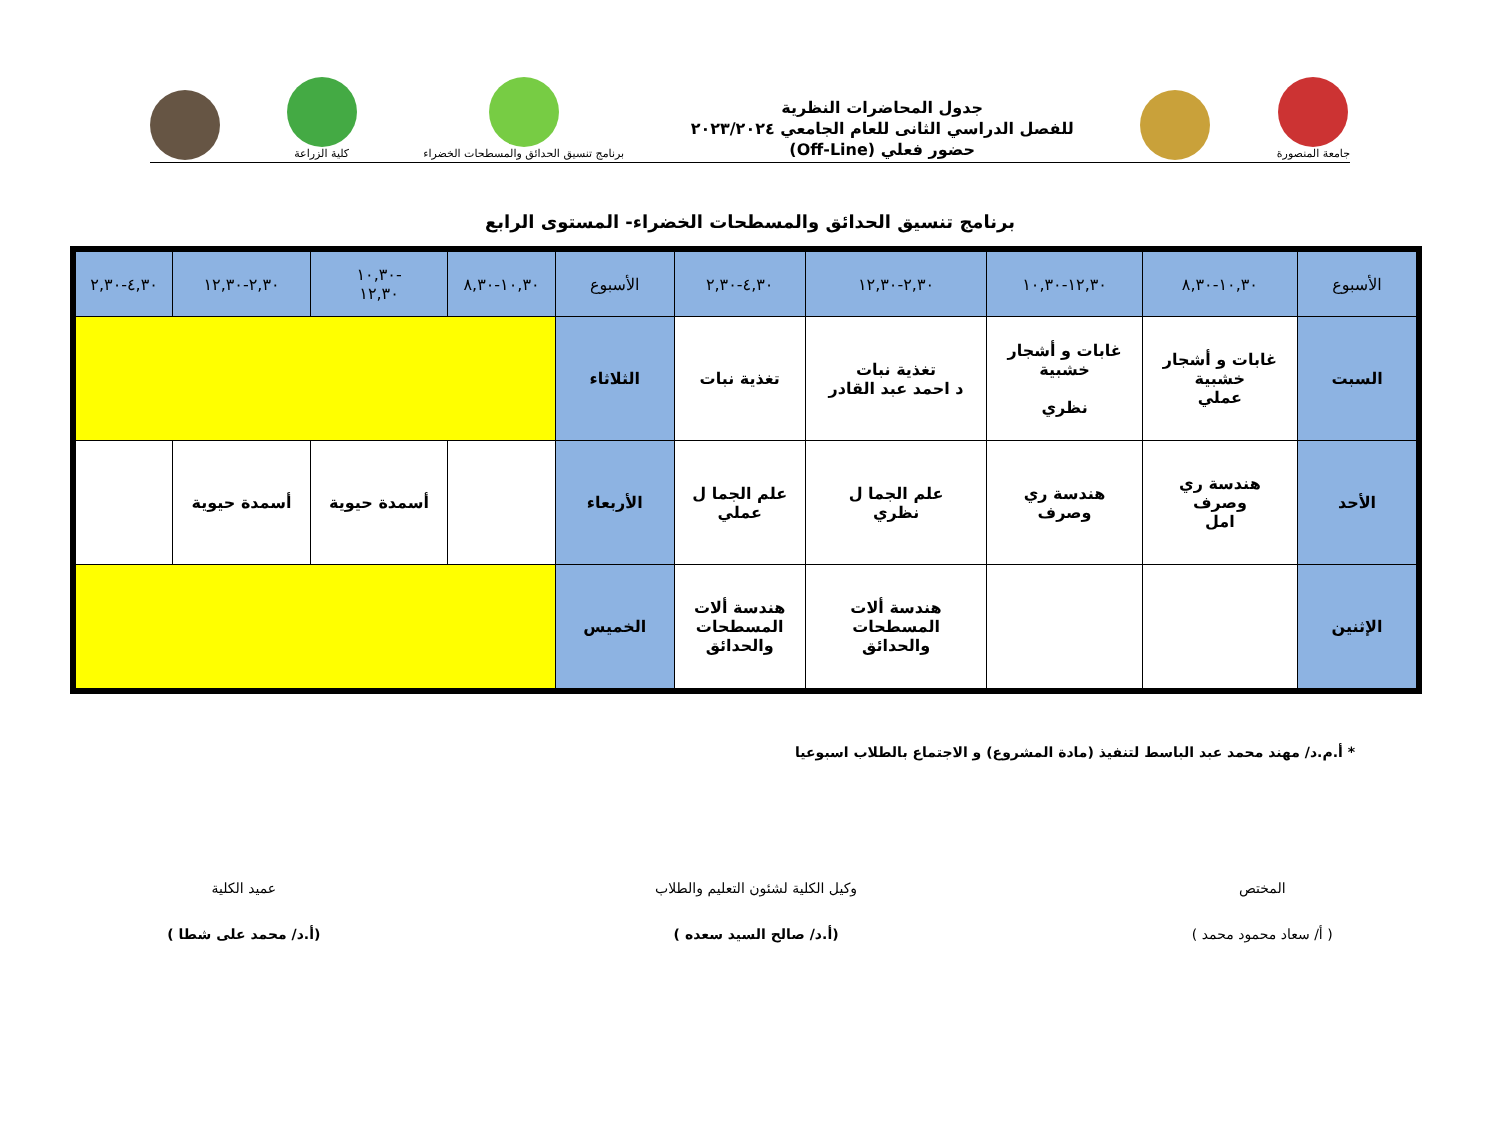جامعة المنصورة
جدول المحاضرات النظرية
للفصل الدراسي الثانى للعام الجامعي ٢٠٢٣/٢٠٢٤
حضور فعلي (Off-Line)
برنامج تنسيق الحدائق والمسطحات الخضراء
كلية الزراعة
برنامج تنسيق الحدائق والمسطحات الخضراء- المستوى الرابع
| الأسبوع | ١٠,٣٠-٨,٣٠ | ١٢,٣٠-١٠,٣٠ | ٢,٣٠-١٢,٣٠ | ٤,٣٠-٢,٣٠ | الأسبوع | ١٠,٣٠-٨,٣٠ | -١٠,٣٠ ١٢,٣٠ | ٢,٣٠-١٢,٣٠ | ٤,٣٠-٢,٣٠ |
| --- | --- | --- | --- | --- | --- | --- | --- | --- | --- |
| السبت | غابات و أشجار خشبية عملي | غابات و أشجار خشبية نظري | تغذية نبات د احمد عبد القادر | تغذية نبات | الثلاثاء | | | | |
| الأحد | هندسة ري وصرف امل | هندسة ري وصرف | علم الجما ل نظري | علم الجما ل عملي | الأربعاء | | أسمدة حيوية | أسمدة حيوية | |
| الإثنين | | | هندسة ألات المسطحات والحدائق | هندسة ألات المسطحات والحدائق | الخميس | | | | |
* أ.م.د/ مهند محمد عبد الباسط لتنفيذ (مادة المشروع) و الاجتماع بالطلاب اسبوعيا
المختص
( أ/ سعاد محمود محمد )
وكيل الكلية لشئون التعليم والطلاب
(أ.د/ صالح السيد سعده )
عميد الكلية
(أ.د/ محمد على شطا )